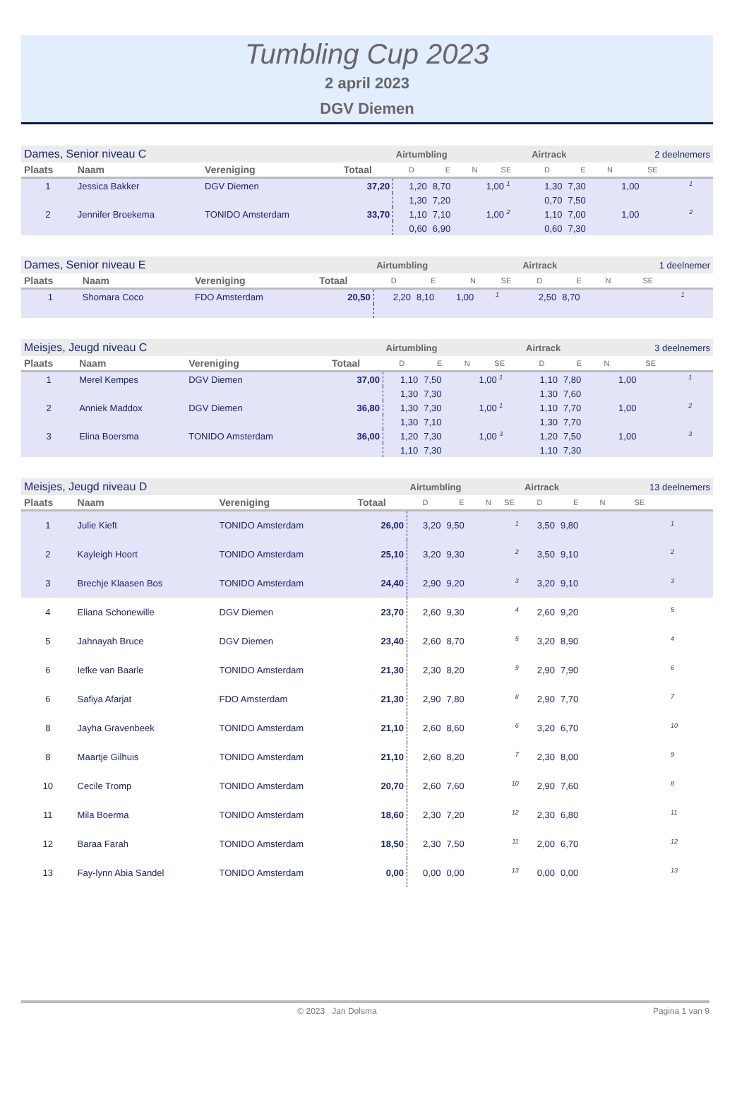Tumbling Cup 2023
2 april 2023
DGV Diemen
| Dames, Senior niveau C | | | | Airtumbling | | | | Airtrack | | | 2 deelnemers | |
| Plaats | Naam | Vereniging | Totaal | D | E | N | SE | D | E | N | SE | |
| 1 | Jessica Bakker | DGV Diemen | 37,20 | 1,20 | 8,70 | | 1,00 <sup>1</sup> | 1,30 | 7,30 | | 1,00 | <sup>1</sup> |
| | | | | 1,30 | 7,20 | | | 0,70 | 7,50 | | | |
| 2 | Jennifer Broekema | TONIDO Amsterdam | 33,70 | 1,10 | 7,10 | | 1,00 <sup>2</sup> | 1,10 | 7,00 | | 1,00 | <sup>2</sup> |
| | | | | 0,60 | 6,90 | | | 0,60 | 7,30 | | | |
| Dames, Senior niveau E | | | | Airtumbling | | | | Airtrack | | | 1 deelnemer | |
| Plaats | Naam | Vereniging | Totaal | D | E | N | SE | D | E | N | SE | |
| 1 | Shomara Coco | FDO Amsterdam | 20,50 | 2,20 | 8,10 | 1,00 | <sup>1</sup> | 2,50 | 8,70 | | | <sup>1</sup> |
| Meisjes, Jeugd niveau C | | | | Airtumbling | | | | Airtrack | | | 3 deelnemers | |
| Plaats | Naam | Vereniging | Totaal | D | E | N | SE | D | E | N | SE | |
| 1 | Merel Kempes | DGV Diemen | 37,00 | 1,10 | 7,50 | | 1,00 <sup>1</sup> | 1,10 | 7,80 | | 1,00 | <sup>1</sup> |
| | | | | 1,30 | 7,30 | | | 1,30 | 7,60 | | | |
| 2 | Anniek Maddox | DGV Diemen | 36,80 | 1,30 | 7,30 | | 1,00 <sup>1</sup> | 1,10 | 7,70 | | 1,00 | <sup>2</sup> |
| | | | | 1,30 | 7,10 | | | 1,30 | 7,70 | | | |
| 3 | Elina Boersma | TONIDO Amsterdam | 36,00 | 1,20 | 7,30 | | 1,00 <sup>3</sup> | 1,20 | 7,50 | | 1,00 | <sup>3</sup> |
| | | | | 1,10 | 7,30 | | | 1,10 | 7,30 | | | |
| Meisjes, Jeugd niveau D | | | | Airtumbling | | | | Airtrack | | | 13 deelnemers | |
| Plaats | Naam | Vereniging | Totaal | D | E | N | SE | D | E | N | SE | |
| 1 | Julie Kieft | TONIDO Amsterdam | 26,00 | 3,20 | 9,50 | | <sup>1</sup> | 3,50 | 9,80 | | | <sup>1</sup> |
| 2 | Kayleigh Hoort | TONIDO Amsterdam | 25,10 | 3,20 | 9,30 | | <sup>2</sup> | 3,50 | 9,10 | | | <sup>2</sup> |
| 3 | Brechje Klaasen Bos | TONIDO Amsterdam | 24,40 | 2,90 | 9,20 | | <sup>3</sup> | 3,20 | 9,10 | | | <sup>3</sup> |
| 4 | Eliana Schonewille | DGV Diemen | 23,70 | 2,60 | 9,30 | | <sup>4</sup> | 2,60 | 9,20 | | | <sup>5</sup> |
| 5 | Jahnayah Bruce | DGV Diemen | 23,40 | 2,60 | 8,70 | | <sup>5</sup> | 3,20 | 8,90 | | | <sup>4</sup> |
| 6 | Iefke van Baarle | TONIDO Amsterdam | 21,30 | 2,30 | 8,20 | | <sup>9</sup> | 2,90 | 7,90 | | | <sup>6</sup> |
| 6 | Safiya Afarjat | FDO Amsterdam | 21,30 | 2,90 | 7,80 | | <sup>8</sup> | 2,90 | 7,70 | | | <sup>7</sup> |
| 8 | Jayha Gravenbeek | TONIDO Amsterdam | 21,10 | 2,60 | 8,60 | | <sup>6</sup> | 3,20 | 6,70 | | | <sup>10</sup> |
| 8 | Maartje Gilhuis | TONIDO Amsterdam | 21,10 | 2,60 | 8,20 | | <sup>7</sup> | 2,30 | 8,00 | | | <sup>9</sup> |
| 10 | Cecile Tromp | TONIDO Amsterdam | 20,70 | 2,60 | 7,60 | | <sup>10</sup> | 2,90 | 7,60 | | | <sup>8</sup> |
| 11 | Mila Boerma | TONIDO Amsterdam | 18,60 | 2,30 | 7,20 | | <sup>12</sup> | 2,30 | 6,80 | | | <sup>11</sup> |
| 12 | Baraa Farah | TONIDO Amsterdam | 18,50 | 2,30 | 7,50 | | <sup>11</sup> | 2,00 | 6,70 | | | <sup>12</sup> |
| 13 | Fay-lynn Abia Sandel | TONIDO Amsterdam | 0,00 | 0,00 | 0,00 | | <sup>13</sup> | 0,00 | 0,00 | | | <sup>13</sup> |
© 2023 Jan Dolsma Pagina 1 van 9